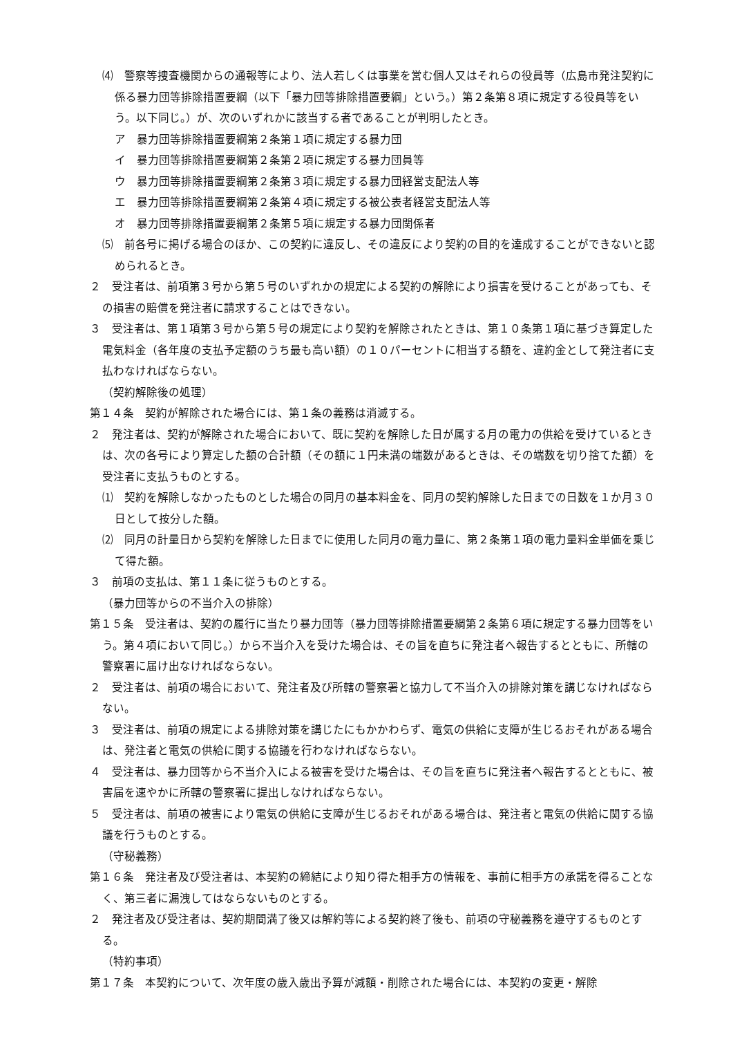⑷　警察等捜査機関からの通報等により、法人若しくは事業を営む個人又はそれらの役員等（広島市発注契約に係る暴力団等排除措置要綱（以下「暴力団等排除措置要綱」という。）第２条第８項に規定する役員等をいう。以下同じ。）が、次のいずれかに該当する者であることが判明したとき。
ア　暴力団等排除措置要綱第２条第１項に規定する暴力団
イ　暴力団等排除措置要綱第２条第２項に規定する暴力団員等
ウ　暴力団等排除措置要綱第２条第３項に規定する暴力団経営支配法人等
エ　暴力団等排除措置要綱第２条第４項に規定する被公表者経営支配法人等
オ　暴力団等排除措置要綱第２条第５項に規定する暴力団関係者
⑸　前各号に掲げる場合のほか、この契約に違反し、その違反により契約の目的を達成することができないと認められるとき。
２　受注者は、前項第３号から第５号のいずれかの規定による契約の解除により損害を受けることがあっても、その損害の賠償を発注者に請求することはできない。
３　受注者は、第１項第３号から第５号の規定により契約を解除されたときは、第１０条第１項に基づき算定した電気料金（各年度の支払予定額のうち最も高い額）の１０パーセントに相当する額を、違約金として発注者に支払わなければならない。
（契約解除後の処理）
第１４条　契約が解除された場合には、第１条の義務は消滅する。
２　発注者は、契約が解除された場合において、既に契約を解除した日が属する月の電力の供給を受けているときは、次の各号により算定した額の合計額（その額に１円未満の端数があるときは、その端数を切り捨てた額）を受注者に支払うものとする。
⑴　契約を解除しなかったものとした場合の同月の基本料金を、同月の契約解除した日までの日数を１か月３０日として按分した額。
⑵　同月の計量日から契約を解除した日までに使用した同月の電力量に、第２条第１項の電力量料金単価を乗じて得た額。
３　前項の支払は、第１１条に従うものとする。
（暴力団等からの不当介入の排除）
第１５条　受注者は、契約の履行に当たり暴力団等（暴力団等排除措置要綱第２条第６項に規定する暴力団等をいう。第４項において同じ。）から不当介入を受けた場合は、その旨を直ちに発注者へ報告するとともに、所轄の警察署に届け出なければならない。
２　受注者は、前項の場合において、発注者及び所轄の警察署と協力して不当介入の排除対策を講じなければならない。
３　受注者は、前項の規定による排除対策を講じたにもかかわらず、電気の供給に支障が生じるおそれがある場合は、発注者と電気の供給に関する協議を行わなければならない。
４　受注者は、暴力団等から不当介入による被害を受けた場合は、その旨を直ちに発注者へ報告するとともに、被害届を速やかに所轄の警察署に提出しなければならない。
５　受注者は、前項の被害により電気の供給に支障が生じるおそれがある場合は、発注者と電気の供給に関する協議を行うものとする。
（守秘義務）
第１６条　発注者及び受注者は、本契約の締結により知り得た相手方の情報を、事前に相手方の承諾を得ることなく、第三者に漏洩してはならないものとする。
２　発注者及び受注者は、契約期間満了後又は解約等による契約終了後も、前項の守秘義務を遵守するものとする。
（特約事項）
第１７条　本契約について、次年度の歳入歳出予算が減額・削除された場合には、本契約の変更・解除